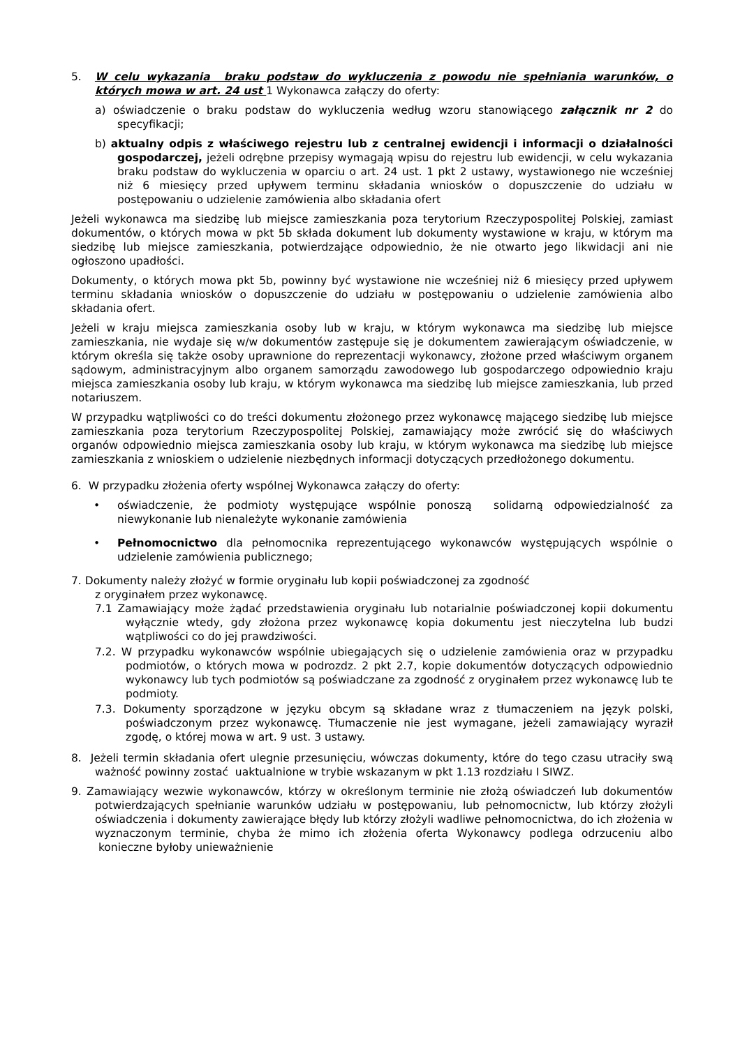5. W celu wykazania braku podstaw do wykluczenia z powodu nie spełniania warunków, o których mowa w art. 24 ust 1 Wykonawca załączy do oferty:
a) oświadczenie o braku podstaw do wykluczenia według wzoru stanowiącego załącznik nr 2 do specyfikacji;
b) aktualny odpis z właściwego rejestru lub z centralnej ewidencji i informacji o działalności gospodarczej, jeżeli odrębne przepisy wymagają wpisu do rejestru lub ewidencji, w celu wykazania braku podstaw do wykluczenia w oparciu o art. 24 ust. 1 pkt 2 ustawy, wystawionego nie wcześniej niż 6 miesięcy przed upływem terminu składania wniosków o dopuszczenie do udziału w postępowaniu o udzielenie zamówienia albo składania ofert
Jeżeli wykonawca ma siedzibę lub miejsce zamieszkania poza terytorium Rzeczypospolitej Polskiej, zamiast dokumentów, o których mowa w pkt 5b składa dokument lub dokumenty wystawione w kraju, w którym ma siedzibę lub miejsce zamieszkania, potwierdzające odpowiednio, że nie otwarto jego likwidacji ani nie ogłoszono upadłości.
Dokumenty, o których mowa pkt 5b, powinny być wystawione nie wcześniej niż 6 miesięcy przed upływem terminu składania wniosków o dopuszczenie do udziału w postępowaniu o udzielenie zamówienia albo składania ofert.
Jeżeli w kraju miejsca zamieszkania osoby lub w kraju, w którym wykonawca ma siedzibę lub miejsce zamieszkania, nie wydaje się w/w dokumentów zastępuje się je dokumentem zawierającym oświadczenie, w którym określa się także osoby uprawnione do reprezentacji wykonawcy, złożone przed właściwym organem sądowym, administracyjnym albo organem samorządu zawodowego lub gospodarczego odpowiednio kraju miejsca zamieszkania osoby lub kraju, w którym wykonawca ma siedzibę lub miejsce zamieszkania, lub przed notariuszem.
W przypadku wątpliwości co do treści dokumentu złożonego przez wykonawcę mającego siedzibę lub miejsce zamieszkania poza terytorium Rzeczypospolitej Polskiej, zamawiający może zwrócić się do właściwych organów odpowiednio miejsca zamieszkania osoby lub kraju, w którym wykonawca ma siedzibę lub miejsce zamieszkania z wnioskiem o udzielenie niezbędnych informacji dotyczących przedłożonego dokumentu.
6. W przypadku złożenia oferty wspólnej Wykonawca załączy do oferty:
• oświadczenie, że podmioty występujące wspólnie ponoszą solidarną odpowiedzialność za niewykonanie lub nienależyte wykonanie zamówienia
• Pełnomocnictwo dla pełnomocnika reprezentującego wykonawców występujących wspólnie o udzielenie zamówienia publicznego;
7. Dokumenty należy złożyć w formie oryginału lub kopii poświadczonej za zgodność
z oryginałem przez wykonawcę.
7.1 Zamawiający może żądać przedstawienia oryginału lub notarialnie poświadczonej kopii dokumentu wyłącznie wtedy, gdy złożona przez wykonawcę kopia dokumentu jest nieczytelna lub budzi wątpliwości co do jej prawdziwości.
7.2. W przypadku wykonawców wspólnie ubiegających się o udzielenie zamówienia oraz w przypadku podmiotów, o których mowa w podrozdz. 2 pkt 2.7, kopie dokumentów dotyczących odpowiednio wykonawcy lub tych podmiotów są poświadczane za zgodność z oryginałem przez wykonawcę lub te podmioty.
7.3. Dokumenty sporządzone w języku obcym są składane wraz z tłumaczeniem na język polski, poświadczonym przez wykonawcę. Tłumaczenie nie jest wymagane, jeżeli zamawiający wyraził zgodę, o której mowa w art. 9 ust. 3 ustawy.
8. Jeżeli termin składania ofert ulegnie przesunięciu, wówczas dokumenty, które do tego czasu utraciły swą ważność powinny zostać uaktualnione w trybie wskazanym w pkt 1.13 rozdziału I SIWZ.
9. Zamawiający wezwie wykonawców, którzy w określonym terminie nie złożą oświadczeń lub dokumentów potwierdzających spełnianie warunków udziału w postępowaniu, lub pełnomocnictw, lub którzy złożyli oświadczenia i dokumenty zawierające błędy lub którzy złożyli wadliwe pełnomocnictwa, do ich złożenia w wyznaczonym terminie, chyba że mimo ich złożenia oferta Wykonawcy podlega odrzuceniu albo konieczne byłoby unieważnienie